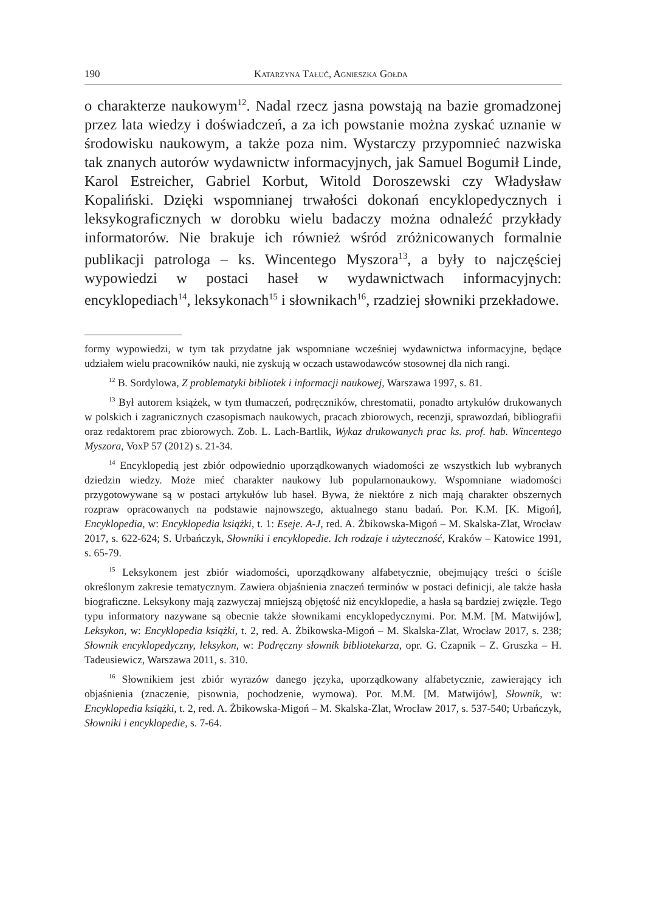190 Katarzyna Tałuć, Agnieszka Gołda
o charakterze naukowym<sup>12</sup>. Nadal rzecz jasna powstają na bazie gromadzonej przez lata wiedzy i doświadczeń, a za ich powstanie można zyskać uznanie w środowisku naukowym, a także poza nim. Wystarczy przypomnieć nazwiska tak znanych autorów wydawnictw informacyjnych, jak Samuel Bogumił Linde, Karol Estreicher, Gabriel Korbut, Witold Doroszewski czy Władysław Kopaliński. Dzięki wspomnianej trwałości dokonań encyklopedycznych i leksykograficznych w dorobku wielu badaczy można odnaleźć przykłady informatorów. Nie brakuje ich również wśród zróżnicowanych formalnie publikacji patrologa – ks. Wincentego Myszora<sup>13</sup>, a były to najczęściej wypowiedzi w postaci haseł w wydawnictwach informacyjnych: encyklopediach<sup>14</sup>, leksykonach<sup>15</sup> i słownikach<sup>16</sup>, rzadziej słowniki przekładowe.
formy wypowiedzi, w tym tak przydatne jak wspomniane wcześniej wydawnictwa informacyjne, będące udziałem wielu pracowników nauki, nie zyskują w oczach ustawodawców stosownej dla nich rangi.
<sup>12</sup> B. Sordylowa, Z problematyki bibliotek i informacji naukowej, Warszawa 1997, s. 81.
<sup>13</sup> Był autorem książek, w tym tłumaczeń, podręczników, chrestomatii, ponadto artykułów drukowanych w polskich i zagranicznych czasopismach naukowych, pracach zbiorowych, recenzji, sprawozdań, bibliografii oraz redaktorem prac zbiorowych. Zob. L. Lach-Bartlik, Wykaz drukowanych prac ks. prof. hab. Wincentego Myszora, VoxP 57 (2012) s. 21-34.
<sup>14</sup> Encyklopedią jest zbiór odpowiednio uporządkowanych wiadomości ze wszystkich lub wybranych dziedzin wiedzy. Może mieć charakter naukowy lub popularnonaukowy. Wspomniane wiadomości przygotowywane są w postaci artykułów lub haseł. Bywa, że niektóre z nich mają charakter obszernych rozpraw opracowanych na podstawie najnowszego, aktualnego stanu badań. Por. K.M. [K. Migoń], Encyklopedia, w: Encyklopedia książki, t. 1: Eseje. A-J, red. A. Żbikowska-Migoń – M. Skalska-Zlat, Wrocław 2017, s. 622-624; S. Urbańczyk, Słowniki i encyklopedie. Ich rodzaje i użyteczność, Kraków – Katowice 1991, s. 65-79.
<sup>15</sup> Leksykonem jest zbiór wiadomości, uporządkowany alfabetycznie, obejmujący treści o ściśle określonym zakresie tematycznym. Zawiera objaśnienia znaczeń terminów w postaci definicji, ale także hasła biograficzne. Leksykony mają zazwyczaj mniejszą objętość niż encyklopedie, a hasła są bardziej zwięzłe. Tego typu informatory nazywane są obecnie także słownikami encyklopedycznymi. Por. M.M. [M. Matwijów], Leksykon, w: Encyklopedia książki, t. 2, red. A. Żbikowska-Migoń – M. Skalska-Zlat, Wrocław 2017, s. 238; Słownik encyklopedyczny, leksykon, w: Podręczny słownik bibliotekarza, opr. G. Czapnik – Z. Gruszka – H. Tadeusiewicz, Warszawa 2011, s. 310.
<sup>16</sup> Słownikiem jest zbiór wyrazów danego języka, uporządkowany alfabetycznie, zawierający ich objaśnienia (znaczenie, pisownia, pochodzenie, wymowa). Por. M.M. [M. Matwijów], Słownik, w: Encyklopedia książki, t. 2, red. A. Żbikowska-Migoń – M. Skalska-Zlat, Wrocław 2017, s. 537-540; Urbańczyk, Słowniki i encyklopedie, s. 7-64.